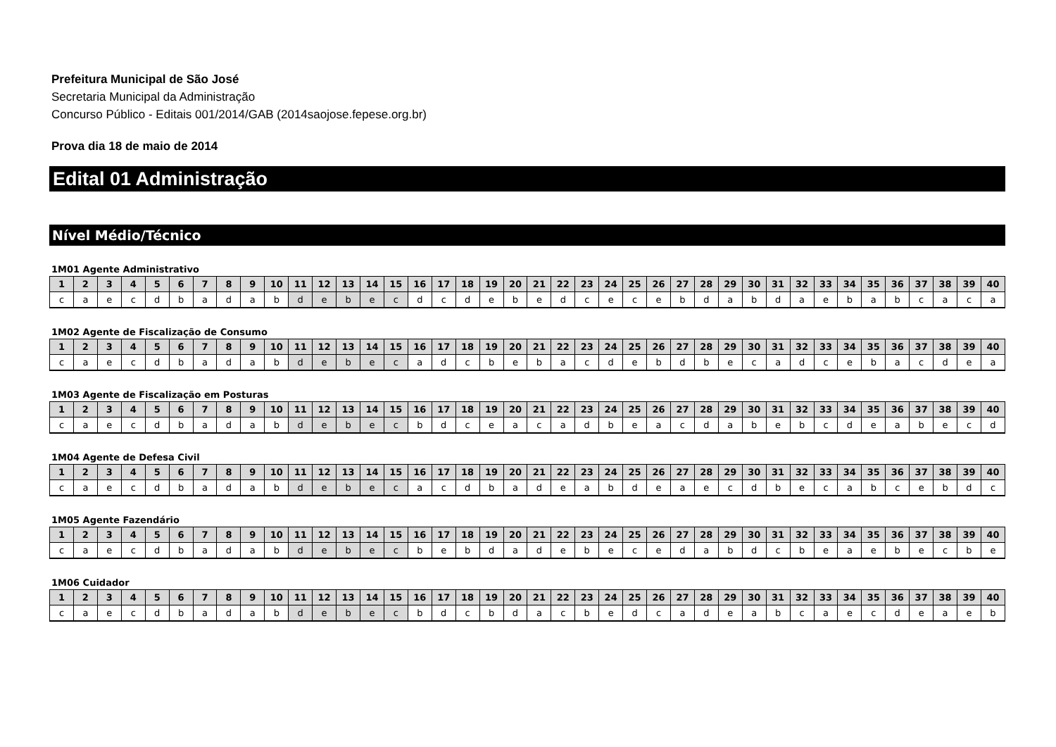Prefeitura Municipal de São José
Secretaria Municipal da Administração
Concurso Público - Editais 001/2014/GAB (2014saojose.fepese.org.br)
Prova dia 18 de maio de 2014
Edital 01 Administração
Nível Médio/Técnico
1M01 Agente Administrativo
| 1 | 2 | 3 | 4 | 5 | 6 | 7 | 8 | 9 | 10 | 11 | 12 | 13 | 14 | 15 | 16 | 17 | 18 | 19 | 20 | 21 | 22 | 23 | 24 | 25 | 26 | 27 | 28 | 29 | 30 | 31 | 32 | 33 | 34 | 35 | 36 | 37 | 38 | 39 | 40 |
| --- | --- | --- | --- | --- | --- | --- | --- | --- | --- | --- | --- | --- | --- | --- | --- | --- | --- | --- | --- | --- | --- | --- | --- | --- | --- | --- | --- | --- | --- | --- | --- | --- | --- | --- | --- | --- | --- | --- | --- |
| c | a | e | c | d | b | a | d | a | b | d | e | b | e | c | d | c | d | e | b | e | d | c | e | c | e | b | d | a | b | d | a | e | b | a | b | c | a | c | a |
1M02 Agente de Fiscalização de Consumo
| 1 | 2 | 3 | 4 | 5 | 6 | 7 | 8 | 9 | 10 | 11 | 12 | 13 | 14 | 15 | 16 | 17 | 18 | 19 | 20 | 21 | 22 | 23 | 24 | 25 | 26 | 27 | 28 | 29 | 30 | 31 | 32 | 33 | 34 | 35 | 36 | 37 | 38 | 39 | 40 |
| --- | --- | --- | --- | --- | --- | --- | --- | --- | --- | --- | --- | --- | --- | --- | --- | --- | --- | --- | --- | --- | --- | --- | --- | --- | --- | --- | --- | --- | --- | --- | --- | --- | --- | --- | --- | --- | --- | --- | --- |
| c | a | e | c | d | b | a | d | a | b | d | e | b | e | c | a | d | c | b | e | b | a | c | d | e | b | d | b | e | c | a | d | c | e | b | a | c | d | e | a |
1M03 Agente de Fiscalização em Posturas
| 1 | 2 | 3 | 4 | 5 | 6 | 7 | 8 | 9 | 10 | 11 | 12 | 13 | 14 | 15 | 16 | 17 | 18 | 19 | 20 | 21 | 22 | 23 | 24 | 25 | 26 | 27 | 28 | 29 | 30 | 31 | 32 | 33 | 34 | 35 | 36 | 37 | 38 | 39 | 40 |
| --- | --- | --- | --- | --- | --- | --- | --- | --- | --- | --- | --- | --- | --- | --- | --- | --- | --- | --- | --- | --- | --- | --- | --- | --- | --- | --- | --- | --- | --- | --- | --- | --- | --- | --- | --- | --- | --- | --- | --- |
| c | a | e | c | d | b | a | d | a | b | d | e | b | e | c | b | d | c | e | a | c | a | d | b | e | a | c | d | a | b | e | b | c | d | e | a | b | e | c | d |
1M04 Agente de Defesa Civil
| 1 | 2 | 3 | 4 | 5 | 6 | 7 | 8 | 9 | 10 | 11 | 12 | 13 | 14 | 15 | 16 | 17 | 18 | 19 | 20 | 21 | 22 | 23 | 24 | 25 | 26 | 27 | 28 | 29 | 30 | 31 | 32 | 33 | 34 | 35 | 36 | 37 | 38 | 39 | 40 |
| --- | --- | --- | --- | --- | --- | --- | --- | --- | --- | --- | --- | --- | --- | --- | --- | --- | --- | --- | --- | --- | --- | --- | --- | --- | --- | --- | --- | --- | --- | --- | --- | --- | --- | --- | --- | --- | --- | --- | --- |
| c | a | e | c | d | b | a | d | a | b | d | e | b | e | c | a | c | d | b | a | d | e | a | b | d | e | a | e | c | d | b | e | c | a | b | c | e | b | d | c |
1M05 Agente Fazendário
| 1 | 2 | 3 | 4 | 5 | 6 | 7 | 8 | 9 | 10 | 11 | 12 | 13 | 14 | 15 | 16 | 17 | 18 | 19 | 20 | 21 | 22 | 23 | 24 | 25 | 26 | 27 | 28 | 29 | 30 | 31 | 32 | 33 | 34 | 35 | 36 | 37 | 38 | 39 | 40 |
| --- | --- | --- | --- | --- | --- | --- | --- | --- | --- | --- | --- | --- | --- | --- | --- | --- | --- | --- | --- | --- | --- | --- | --- | --- | --- | --- | --- | --- | --- | --- | --- | --- | --- | --- | --- | --- | --- | --- | --- |
| c | a | e | c | d | b | a | d | a | b | d | e | b | e | c | b | e | b | d | a | d | e | b | e | c | e | d | a | b | d | c | b | e | a | e | b | e | c | b | e |
1M06 Cuidador
| 1 | 2 | 3 | 4 | 5 | 6 | 7 | 8 | 9 | 10 | 11 | 12 | 13 | 14 | 15 | 16 | 17 | 18 | 19 | 20 | 21 | 22 | 23 | 24 | 25 | 26 | 27 | 28 | 29 | 30 | 31 | 32 | 33 | 34 | 35 | 36 | 37 | 38 | 39 | 40 |
| --- | --- | --- | --- | --- | --- | --- | --- | --- | --- | --- | --- | --- | --- | --- | --- | --- | --- | --- | --- | --- | --- | --- | --- | --- | --- | --- | --- | --- | --- | --- | --- | --- | --- | --- | --- | --- | --- | --- | --- |
| c | a | e | c | d | b | a | d | a | b | d | e | b | e | c | b | d | c | b | d | a | c | b | e | d | c | a | d | e | a | b | c | a | e | c | d | e | a | e | b |